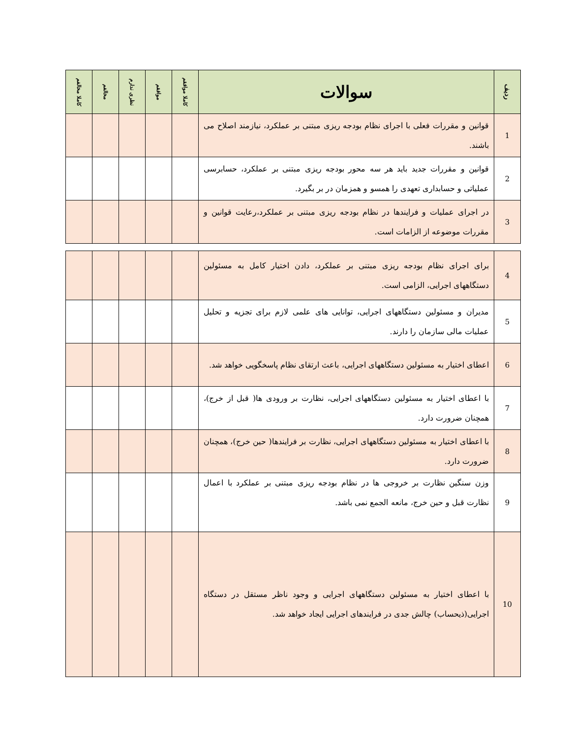| ردیف | سوالات | کاملا موافقم | موافقم | نظری ندارم | مخالفم | کاملا مخالفم |
| --- | --- | --- | --- | --- | --- | --- |
| 1 | قوانین و مقررات فعلی با اجرای نظام بودجه ریزی مبتنی بر عملکرد، نیازمند اصلاح می باشند. | | | | | |
| 2 | قوانین و مقررات جدید باید هر سه محور بودجه ریزی مبتنی بر عملکرد، حسابرسی عملیاتی و حسابداری تعهدی را همسو و همزمان در بر بگیرد. | | | | | |
| 3 | در اجرای عملیات و فرایندها در نظام بودجه ریزی مبتنی بر عملکرد،رعایت قوانین و مقررات موضوعه از الزامات است. | | | | | |
| 4 | برای اجرای نظام بودجه ریزی مبتنی بر عملکرد، دادن اختیار کامل به مسئولین دستگاههای اجرایی، الزامی است. | | | | | |
| 5 | مدیران و مسئولین دستگاههای اجرایی، توانایی های علمی لازم برای تجزیه و تحلیل عملیات مالی سازمان را دارند. | | | | | |
| 6 | اعطای اختیار به مسئولین دستگاههای اجرایی، باعث ارتقای نظام پاسخگویی خواهد شد. | | | | | |
| 7 | با اعطای اختیار به مسئولین دستگاههای اجرایی، نظارت بر ورودی ها( قبل از خرج)، همچنان ضرورت دارد. | | | | | |
| 8 | با اعطای اختیار به مسئولین دستگاههای اجرایی، نظارت بر فرایندها( حین خرج)، همچنان ضرورت دارد. | | | | | |
| 9 | وزن سنگین نظارت بر خروجی ها در نظام بودجه ریزی مبتنی بر عملکرد با اعمال نظارت قبل و حین خرج، مانعه الجمع نمی باشد. | | | | | |
| 10 | با اعطای اختیار به مسئولین دستگاههای اجرایی و وجود ناظر مستقل در دستگاه اجرایی(ذیحساب) چالش جدی در فرایندهای اجرایی ایجاد خواهد شد. | | | | | |